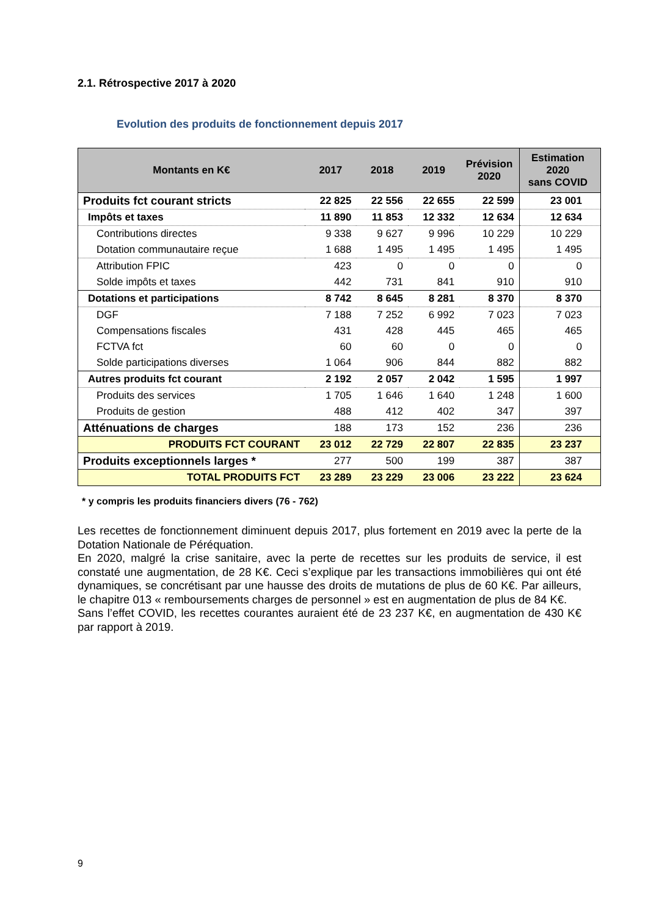2.1. Rétrospective 2017 à 2020
Evolution des produits de fonctionnement depuis 2017
| Montants en K€ | 2017 | 2018 | 2019 | Prévision 2020 | Estimation 2020 sans COVID |
| --- | --- | --- | --- | --- | --- |
| Produits fct courant stricts | 22 825 | 22 556 | 22 655 | 22 599 | 23 001 |
| Impôts et taxes | 11 890 | 11 853 | 12 332 | 12 634 | 12 634 |
| Contributions directes | 9 338 | 9 627 | 9 996 | 10 229 | 10 229 |
| Dotation communautaire reçue | 1 688 | 1 495 | 1 495 | 1 495 | 1 495 |
| Attribution FPIC | 423 | 0 | 0 | 0 | 0 |
| Solde impôts et taxes | 442 | 731 | 841 | 910 | 910 |
| Dotations et participations | 8 742 | 8 645 | 8 281 | 8 370 | 8 370 |
| DGF | 7 188 | 7 252 | 6 992 | 7 023 | 7 023 |
| Compensations fiscales | 431 | 428 | 445 | 465 | 465 |
| FCTVA fct | 60 | 60 | 0 | 0 | 0 |
| Solde participations diverses | 1 064 | 906 | 844 | 882 | 882 |
| Autres produits fct courant | 2 192 | 2 057 | 2 042 | 1 595 | 1 997 |
| Produits des services | 1 705 | 1 646 | 1 640 | 1 248 | 1 600 |
| Produits de gestion | 488 | 412 | 402 | 347 | 397 |
| Atténuations de charges | 188 | 173 | 152 | 236 | 236 |
| PRODUITS FCT COURANT | 23 012 | 22 729 | 22 807 | 22 835 | 23 237 |
| Produits exceptionnels larges * | 277 | 500 | 199 | 387 | 387 |
| TOTAL PRODUITS FCT | 23 289 | 23 229 | 23 006 | 23 222 | 23 624 |
* y compris les produits financiers divers (76 - 762)
Les recettes de fonctionnement diminuent depuis 2017, plus fortement en 2019 avec la perte de la Dotation Nationale de Péréquation.
En 2020, malgré la crise sanitaire, avec la perte de recettes sur les produits de service, il est constaté une augmentation, de 28 K€. Ceci s’explique par les transactions immobilières qui ont été dynamiques, se concrétisant par une hausse des droits de mutations de plus de 60 K€. Par ailleurs, le chapitre 013 « remboursements charges de personnel » est en augmentation de plus de 84 K€.
Sans l’effet COVID, les recettes courantes auraient été de 23 237 K€, en augmentation de 430 K€ par rapport à 2019.
9